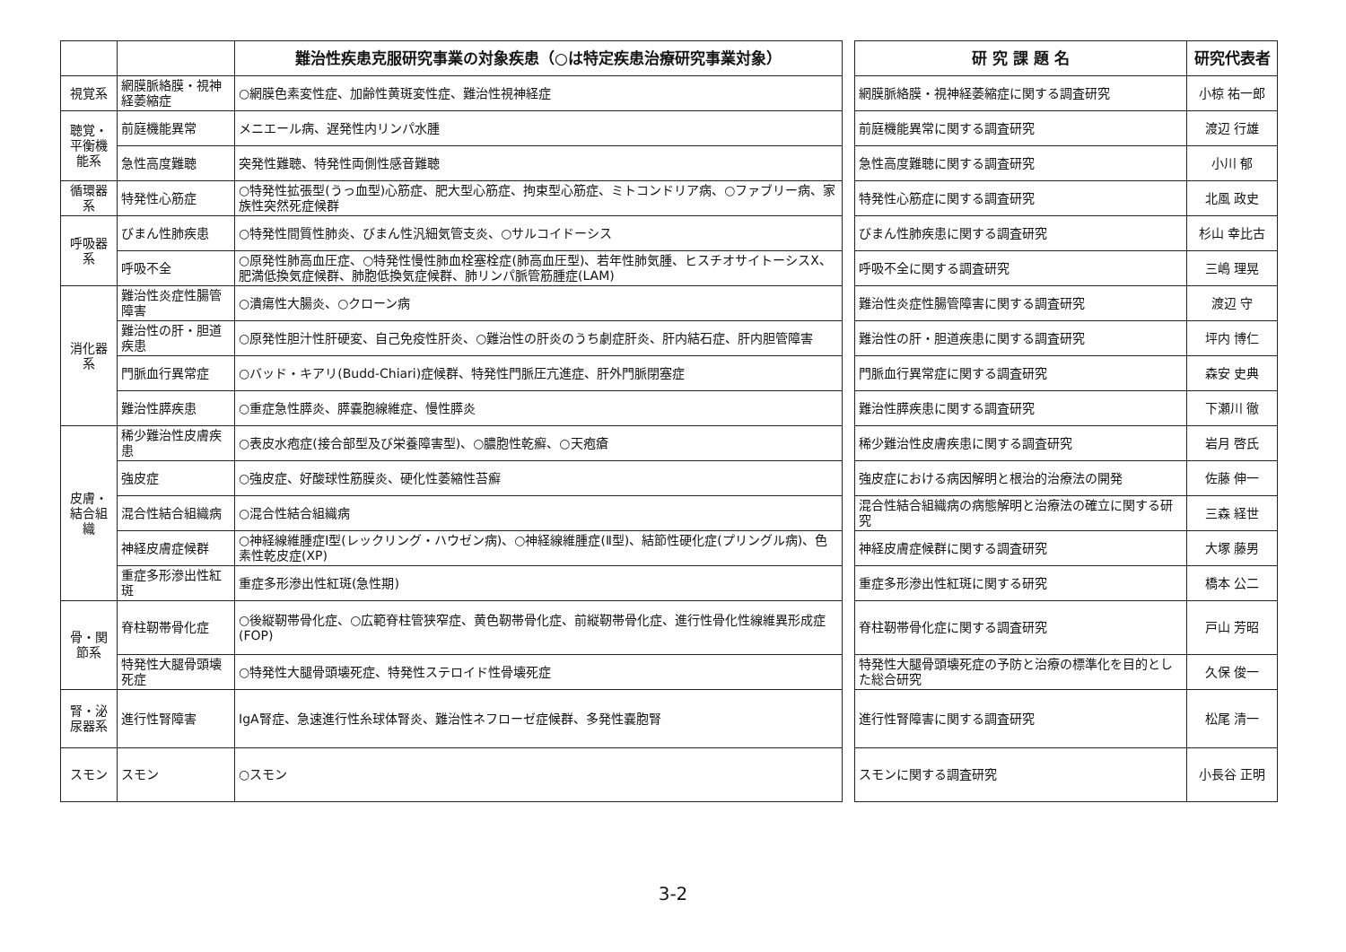| | | 難治性疾患克服研究事業の対象疾患（○は特定疾患治療研究事業対象） |
| --- | --- | --- |
| 視覚系 | 網膜脈絡膜・視神経萎縮症 | ○網膜色素変性症、加齢性黄斑変性症、難治性視神経症 |
| 聴覚・平衡機能系 | 前庭機能異常 | メニエール病、遅発性内リンパ水腫 |
| | 急性高度難聴 | 突発性難聴、特発性両側性感音難聴 |
| 循環器系 | 特発性心筋症 | ○特発性拡張型(うっ血型)心筋症、肥大型心筋症、拘束型心筋症、ミトコンドリア病、○ファブリー病、家族性突然死症候群 |
| 呼吸器系 | びまん性肺疾患 | ○特発性間質性肺炎、びまん性汎細気管支炎、○サルコイドーシス |
| | 呼吸不全 | ○原発性肺高血圧症、○特発性慢性肺血栓塞栓症(肺高血圧型)、若年性肺気腫、ヒスチオサイトーシスX、肥満低換気症候群、肺胞低換気症候群、肺リンパ脈管筋腫症(LAM) |
| 消化器系 | 難治性炎症性腸管障害 | ○潰瘍性大腸炎、○クローン病 |
| | 難治性の肝・胆道疾患 | ○原発性胆汁性肝硬変、自己免疫性肝炎、○難治性の肝炎のうち劇症肝炎、肝内結石症、肝内胆管障害 |
| | 門脈血行異常症 | ○バッド・キアリ(Budd-Chiari)症候群、特発性門脈圧亢進症、肝外門脈閉塞症 |
| | 難治性膵疾患 | ○重症急性膵炎、膵嚢胞線維症、慢性膵炎 |
| 皮膚・結合組織 | 稀少難治性皮膚疾患 | ○表皮水疱症(接合部型及び栄養障害型)、○膿胞性乾癬、○天疱瘡 |
| | 強皮症 | ○強皮症、好酸球性筋膜炎、硬化性萎縮性苔癬 |
| | 混合性結合組織病 | ○混合性結合組織病 |
| | 神経皮膚症候群 | ○神経線維腫症Ⅰ型(レックリング・ハウゼン病)、○神経線維腫症(Ⅱ型)、結節性硬化症(プリングル病)、色素性乾皮症(XP) |
| | 重症多形滲出性紅斑 | 重症多形滲出性紅斑(急性期) |
| 骨・関節系 | 脊柱靭帯骨化症 | ○後縦靭帯骨化症、○広範脊柱管狭窄症、黄色靭帯骨化症、前縦靭帯骨化症、進行性骨化性線維異形成症(FOP) |
| | 特発性大腿骨頭壊死症 | ○特発性大腿骨頭壊死症、特発性ステロイド性骨壊死症 |
| 腎・泌尿器系 | 進行性腎障害 | IgA腎症、急速進行性糸球体腎炎、難治性ネフローゼ症候群、多発性嚢胞腎 |
| スモン | スモン | ○スモン |
| 研 究 課 題 名 | 研究代表者 |
| --- | --- |
| 網膜脈絡膜・視神経萎縮症に関する調査研究 | 小椋 祐一郎 |
| 前庭機能異常に関する調査研究 | 渡辺 行雄 |
| 急性高度難聴に関する調査研究 | 小川 郁 |
| 特発性心筋症に関する調査研究 | 北風 政史 |
| びまん性肺疾患に関する調査研究 | 杉山 幸比古 |
| 呼吸不全に関する調査研究 | 三嶋 理晃 |
| 難治性炎症性腸管障害に関する調査研究 | 渡辺 守 |
| 難治性の肝・胆道疾患に関する調査研究 | 坪内 博仁 |
| 門脈血行異常症に関する調査研究 | 森安 史典 |
| 難治性膵疾患に関する調査研究 | 下瀬川 徹 |
| 稀少難治性皮膚疾患に関する調査研究 | 岩月 啓氏 |
| 強皮症における病因解明と根治的治療法の開発 | 佐藤 伸一 |
| 混合性結合組織病の病態解明と治療法の確立に関する研究 | 三森 経世 |
| 神経皮膚症候群に関する調査研究 | 大塚 藤男 |
| 重症多形滲出性紅斑に関する研究 | 橋本 公二 |
| 脊柱靭帯骨化症に関する調査研究 | 戸山 芳昭 |
| 特発性大腿骨頭壊死症の予防と治療の標準化を目的とした総合研究 | 久保 俊一 |
| 進行性腎障害に関する調査研究 | 松尾 清一 |
| スモンに関する調査研究 | 小長谷 正明 |
3-2